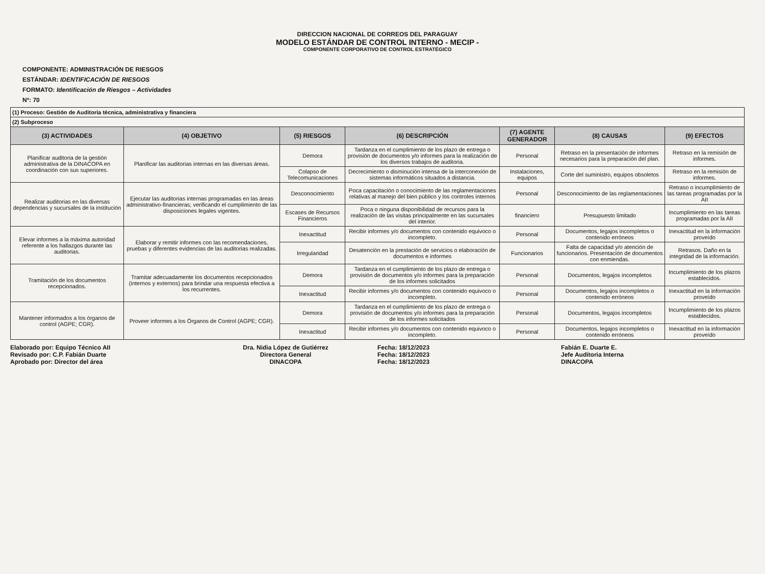DIRECCION NACIONAL DE CORREOS DEL PARAGUAY
MODELO ESTÁNDAR DE CONTROL INTERNO - MECIP -
COMPONENTE CORPORATIVO DE CONTROL ESTRATÉGICO
COMPONENTE: ADMINISTRACIÓN DE RIESGOS
ESTÁNDAR: IDENTIFICACIÓN DE RIESGOS
FORMATO: Identificación de Riesgos – Actividades
Nº: 70
| (1) Proceso: Gestión de Auditoria técnica, administrativa y financiera | | | | | | |
| (2) Subproceso | | | | | | |
| (3) ACTIVIDADES | (4) OBJETIVO | (5) RIESGOS | (6) DESCRIPCIÓN | (7) AGENTE GENERADOR | (8) CAUSAS | (9) EFECTOS |
| Planificar auditoria de la gestión administrativa de la DINACOPA en coordinación con sus superiores. | Planificar las auditorias internas en las diversas áreas. | Demora | Tardanza en el cumplimiento de los plazo de entrega o provisión de documentos y/o informes para la realización de los diversos trabajos de auditoria. | Personal | Retraso en la presentación de informes necesarios para la preparación del plan. | Retraso en la remisión de informes. |
| | | Colapso de Telecomunicaciones | Decrecimiento o disminución intensa de la interconexión de sistemas informáticos situados a distancia. | Instalaciones, equipos | Corte del suministro, equipos obsoletos | Retraso en la remisión de informes. |
| Realizar auditorias en las diversas dependencias y sucursales de la institución | Ejecutar las auditorias internas programadas en las áreas administrativo-financieras; verificando el cumplimiento de las disposiciones legales vigentes. | Desconocimiento | Poca capacitación o conocimiento de las reglamentaciones relativas al manejo del bien público y los controles internos | Personal | Desconocimiento de las reglamentaciones | Retraso o incumplimiento de las tareas programadas por la AII |
| | | Escases de Recursos Financieros | Poca o ninguna disponibilidad de recursos para la realización de las visitas principalmente en las sucursales del interior. | financiero | Presupuesto limitado | Incumplimiento en las tareas programadas por la AII |
| Elevar informes a la máxima autoridad referente a los hallazgos durante las auditorias. | Elaborar y remitir informes con las recomendaciones, pruebas y diferentes evidencias de las auditorias realizadas. | Inexactitud | Recibir informes y/o documentos con contenido equivoco o incompleto. | Personal | Documentos, legajos incompletos o contenido erróneos | Inexactitud en la información proveído |
| | | Irregularidad | Desatención en la prestación de servicios o elaboración de documentos e informes | Funcionarios | Falta de capacidad y/o atención de funcionarios. Presentación de documentos con enmiendas. | Retrasos. Daño en la integridad de la información. |
| Tramitación de los documentos recepcionados. | Tramitar adecuadamente los documentos recepcionados (internos y externos) para brindar una respuesta efectiva a los recurrentes. | Demora | Tardanza en el cumplimiento de los plazo de entrega o provisión de documentos y/o informes para la preparación de los informes solicitados | Personal | Documentos, legajos incompletos | Incumplimiento de los plazos establecidos. |
| | | Inexactitud | Recibir informes y/o documentos con contenido equivoco o incompleto. | Personal | Documentos, legajos incompletos o contenido erróneos | Inexactitud en la información proveído |
| Mantener informados a los órganos de control (AGPE; CGR). | Proveer informes a los Órganos de Control (AGPE; CGR). | Demora | Tardanza en el cumplimiento de los plazo de entrega o provisión de documentos y/o informes para la preparación de los informes solicitados | Personal | Documentos, legajos incompletos | Incumplimiento de los plazos establecidos. |
| | | Inexactitud | Recibir informes y/o documentos con contenido equivoco o incompleto. | Personal | Documentos, legajos incompletos o contenido erróneos | Inexactitud en la información proveído |
Elaborado por: Equipo Técnico AII
Revisado por: C.P. Fabián Duarte
Aprobado por: Director del área
Dra. Nidia López de Gutiérrez
Directora General
DINACOPA
Fecha: 18/12/2023
Fecha: 18/12/2023
Fecha: 18/12/2023
Fabián E. Duarte E.
Jefe Auditoria Interna
DINACOPA